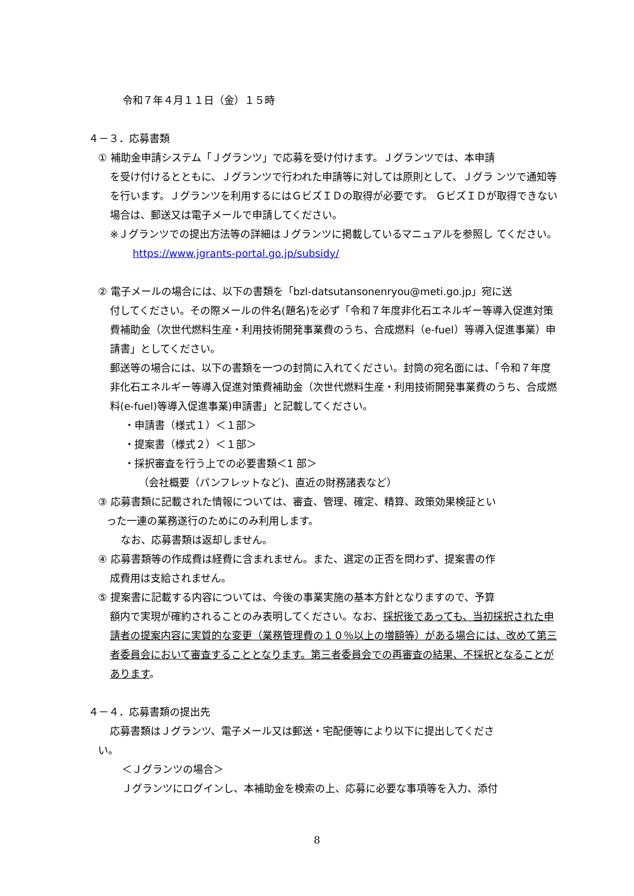令和７年４月１１日（金）１５時
４－３．応募書類
① 補助金申請システム「Ｊグランツ」で応募を受け付けます。Ｊグランツでは、本申請
を受け付けるとともに、Ｊグランツで行われた申請等に対しては原則として、Ｊグラ ンツで通知等を行います。Ｊグランツを利用するにはＧビズＩＤの取得が必要です。 ＧビズＩＤが取得できない場合は、郵送又は電子メールで申請してください。
※Ｊグランツでの提出方法等の詳細はＪグランツに掲載しているマニュアルを参照し てください。
https://www.jgrants-portal.go.jp/subsidy/
② 電子メールの場合には、以下の書類を「bzl-datsutansonenryou@meti.go.jp」宛に送
付してください。その際メールの件名(題名)を必ず「令和７年度非化石エネルギー等導入促進対策費補助金（次世代燃料生産・利用技術開発事業費のうち、合成燃料（e-fuel）等導入促進事業）申請書」としてください。
郵送等の場合には、以下の書類を一つの封筒に入れてください。封筒の宛名面には、「令和７年度非化石エネルギー等導入促進対策費補助金（次世代燃料生産・利用技術開発事業費のうち、合成燃料(e-fuel)等導入促進事業)申請書」と記載してください。
・申請書（様式１）＜１部＞
・提案書（様式２）＜１部＞
・採択審査を行う上での必要書類＜1 部＞
（会社概要（パンフレットなど)、直近の財務諸表など）
③ 応募書類に記載された情報については、審査、管理、確定、精算、政策効果検証とい
った一連の業務遂行のためにのみ利用します。
なお、応募書類は返却しません。
④ 応募書類等の作成費は経費に含まれません。また、選定の正否を問わず、提案書の作
成費用は支給されません。
⑤ 提案書に記載する内容については、今後の事業実施の基本方針となりますので、予算
額内で実現が確約されることのみ表明してください。なお、採択後であっても、当初採択された申請者の提案内容に実質的な変更（業務管理費の１０％以上の増額等）がある場合には、改めて第三者委員会において審査することとなります。第三者委員会での再審査の結果、不採択となることがあります。
４－４．応募書類の提出先
応募書類はＪグランツ、電子メール又は郵送・宅配便等により以下に提出してくださ
い。
＜Ｊグランツの場合＞
Ｊグランツにログインし、本補助金を検索の上、応募に必要な事項等を入力、添付
8